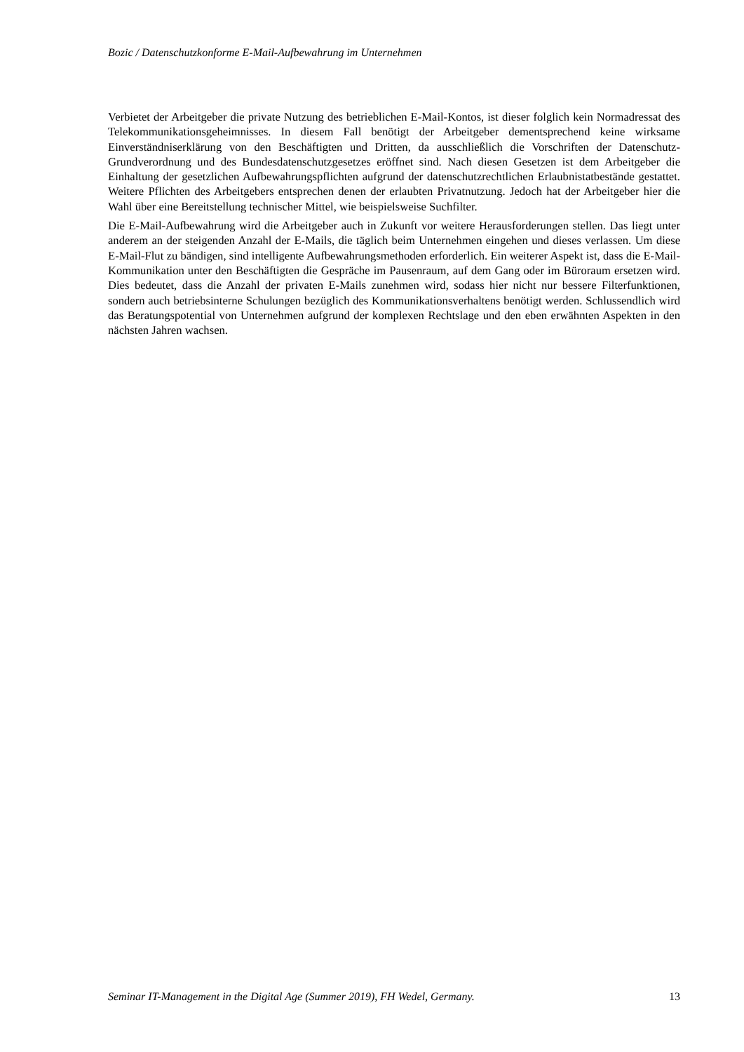Bozic / Datenschutzkonforme E-Mail-Aufbewahrung im Unternehmen
Verbietet der Arbeitgeber die private Nutzung des betrieblichen E-Mail-Kontos, ist dieser folglich kein Normadressat des Telekommunikationsgeheimnisses. In diesem Fall benötigt der Arbeitgeber dementsprechend keine wirksame Einverständniserklärung von den Beschäftigten und Dritten, da ausschließlich die Vorschriften der Datenschutz-Grundverordnung und des Bundesdatenschutzgesetzes eröffnet sind. Nach diesen Gesetzen ist dem Arbeitgeber die Einhaltung der gesetzlichen Aufbewahrungspflichten aufgrund der datenschutzrechtlichen Erlaubnistatbestände gestattet. Weitere Pflichten des Arbeitgebers entsprechen denen der erlaubten Privatnutzung. Jedoch hat der Arbeitgeber hier die Wahl über eine Bereitstellung technischer Mittel, wie beispielsweise Suchfilter.
Die E-Mail-Aufbewahrung wird die Arbeitgeber auch in Zukunft vor weitere Herausforderungen stellen. Das liegt unter anderem an der steigenden Anzahl der E-Mails, die täglich beim Unternehmen eingehen und dieses verlassen. Um diese E-Mail-Flut zu bändigen, sind intelligente Aufbewahrungsmethoden erforderlich. Ein weiterer Aspekt ist, dass die E-Mail-Kommunikation unter den Beschäftigten die Gespräche im Pausenraum, auf dem Gang oder im Büroraum ersetzen wird. Dies bedeutet, dass die Anzahl der privaten E-Mails zunehmen wird, sodass hier nicht nur bessere Filterfunktionen, sondern auch betriebsinterne Schulungen bezüglich des Kommunikationsverhaltens benötigt werden. Schlussendlich wird das Beratungspotential von Unternehmen aufgrund der komplexen Rechtslage und den eben erwähnten Aspekten in den nächsten Jahren wachsen.
Seminar IT-Management in the Digital Age (Summer 2019), FH Wedel, Germany. 13